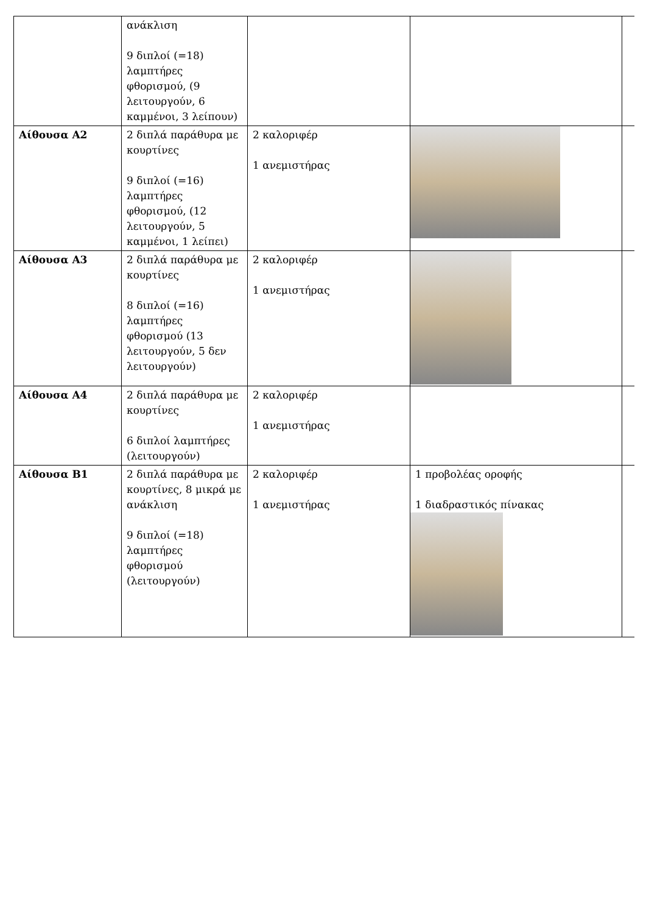| | ανάκλιση 9 διπλοί (=18) λαμπτήρες φθορισμού, (9 λειτουργούν, 6 καμμένοι, 3 λείπουν) | | | |
| Αίθουσα Α2 | 2 διπλά παράθυρα με κουρτίνες 9 διπλοί (=16) λαμπτήρες φθορισμού, (12 λειτουργούν, 5 καμμένοι, 1 λείπει) | 2 καλοριφέρ 1 ανεμιστήρας | | |
| Αίθουσα Α3 | 2 διπλά παράθυρα με κουρτίνες 8 διπλοί (=16) λαμπτήρες φθορισμού (13 λειτουργούν, 5 δεν λειτουργούν) | 2 καλοριφέρ 1 ανεμιστήρας | | |
| Αίθουσα Α4 | 2 διπλά παράθυρα με κουρτίνες 6 διπλοί λαμπτήρες (λειτουργούν) | 2 καλοριφέρ 1 ανεμιστήρας | | |
| Αίθουσα Β1 | 2 διπλά παράθυρα με κουρτίνες, 8 μικρά με ανάκλιση 9 διπλοί (=18) λαμπτήρες φθορισμού (λειτουργούν) | 2 καλοριφέρ 1 ανεμιστήρας | 1 προβολέας οροφής 1 διαδραστικός πίνακας | |